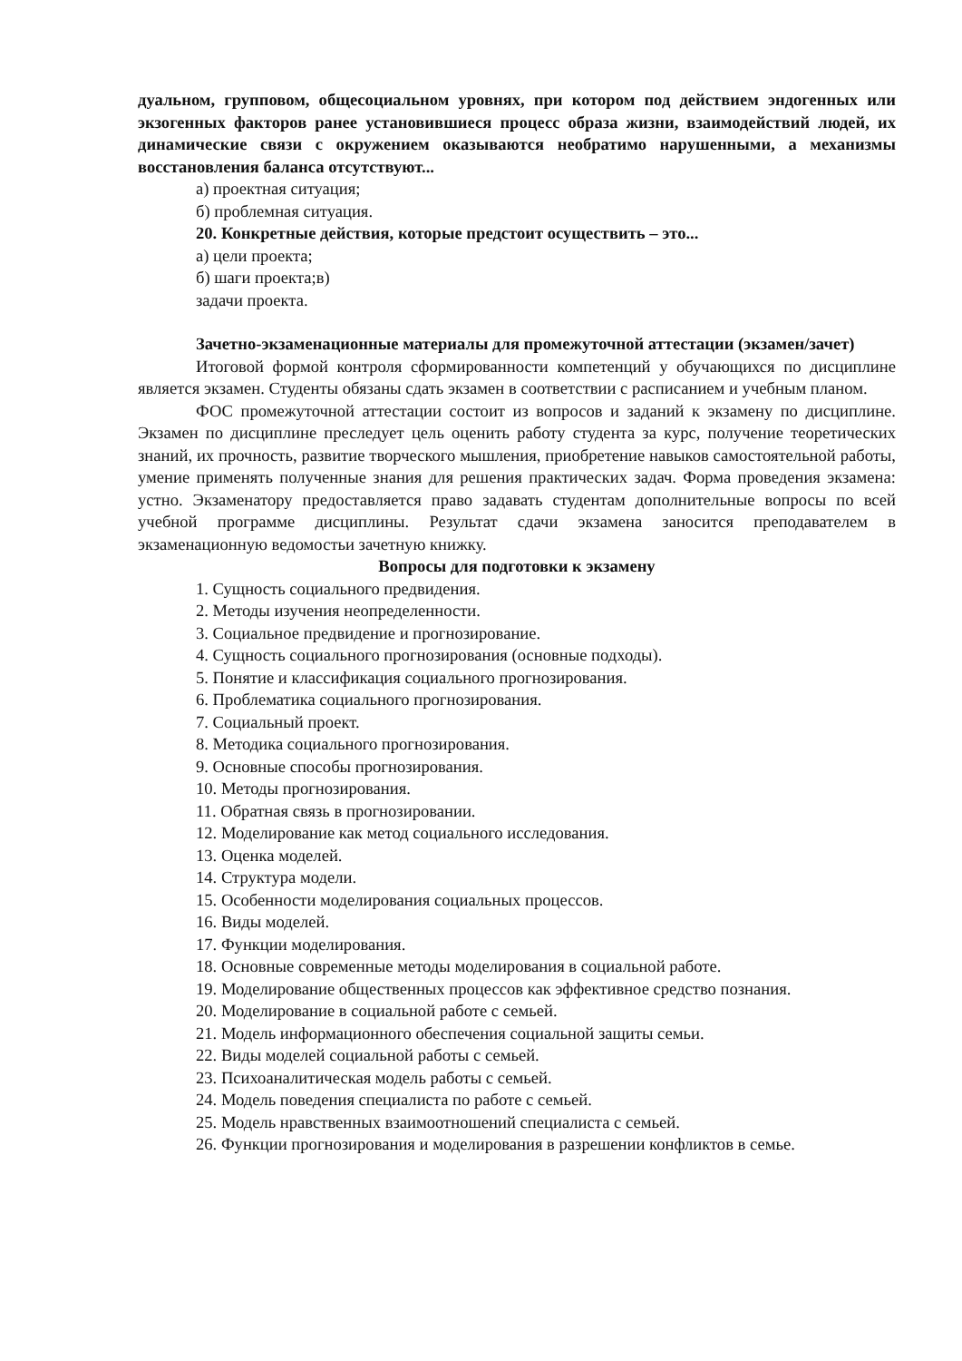дуальном, групповом, общесоциальном уровнях, при котором под действием эндогенных или экзогенных факторов ранее установившиеся процесс образа жизни, взаимодействий людей, их динамические связи с окружением оказываются необратимо нарушенными, а механизмы восстановления баланса отсутствуют...
а) проектная ситуация;
б) проблемная ситуация.
20. Конкретные действия, которые предстоит осуществить – это...
а) цели проекта;
б) шаги проекта;в)
задачи проекта.
Зачетно-экзаменационные материалы для промежуточной аттестации (экзамен/зачет)
Итоговой формой контроля сформированности компетенций у обучающихся по дисциплине является экзамен. Студенты обязаны сдать экзамен в соответствии с расписанием и учебным планом.
ФОС промежуточной аттестации состоит из вопросов и заданий к экзамену по дисциплине. Экзамен по дисциплине преследует цель оценить работу студента за курс, получение теоретических знаний, их прочность, развитие творческого мышления, приобретение навыков самостоятельной работы, умение применять полученные знания для решения практических задач. Форма проведения экзамена: устно. Экзаменатору предоставляется право задавать студентам дополнительные вопросы по всей учебной программе дисциплины. Результат сдачи экзамена заносится преподавателем в экзаменационную ведомостьи зачетную книжку.
Вопросы для подготовки к экзамену
1. Сущность социального предвидения.
2. Методы изучения неопределенности.
3. Социальное предвидение и прогнозирование.
4. Сущность социального прогнозирования (основные подходы).
5. Понятие и классификация социального прогнозирования.
6. Проблематика социального прогнозирования.
7. Социальный проект.
8. Методика социального прогнозирования.
9. Основные способы прогнозирования.
10. Методы прогнозирования.
11. Обратная связь в прогнозировании.
12. Моделирование как метод социального исследования.
13. Оценка моделей.
14. Структура модели.
15. Особенности моделирования социальных процессов.
16. Виды моделей.
17. Функции моделирования.
18. Основные современные методы моделирования в социальной работе.
19. Моделирование общественных процессов как эффективное средство познания.
20. Моделирование в социальной работе с семьей.
21. Модель информационного обеспечения социальной защиты семьи.
22. Виды моделей социальной работы с семьей.
23. Психоаналитическая модель работы с семьей.
24. Модель поведения специалиста по работе с семьей.
25. Модель нравственных взаимоотношений специалиста с семьей.
26. Функции прогнозирования и моделирования в разрешении конфликтов в семье.